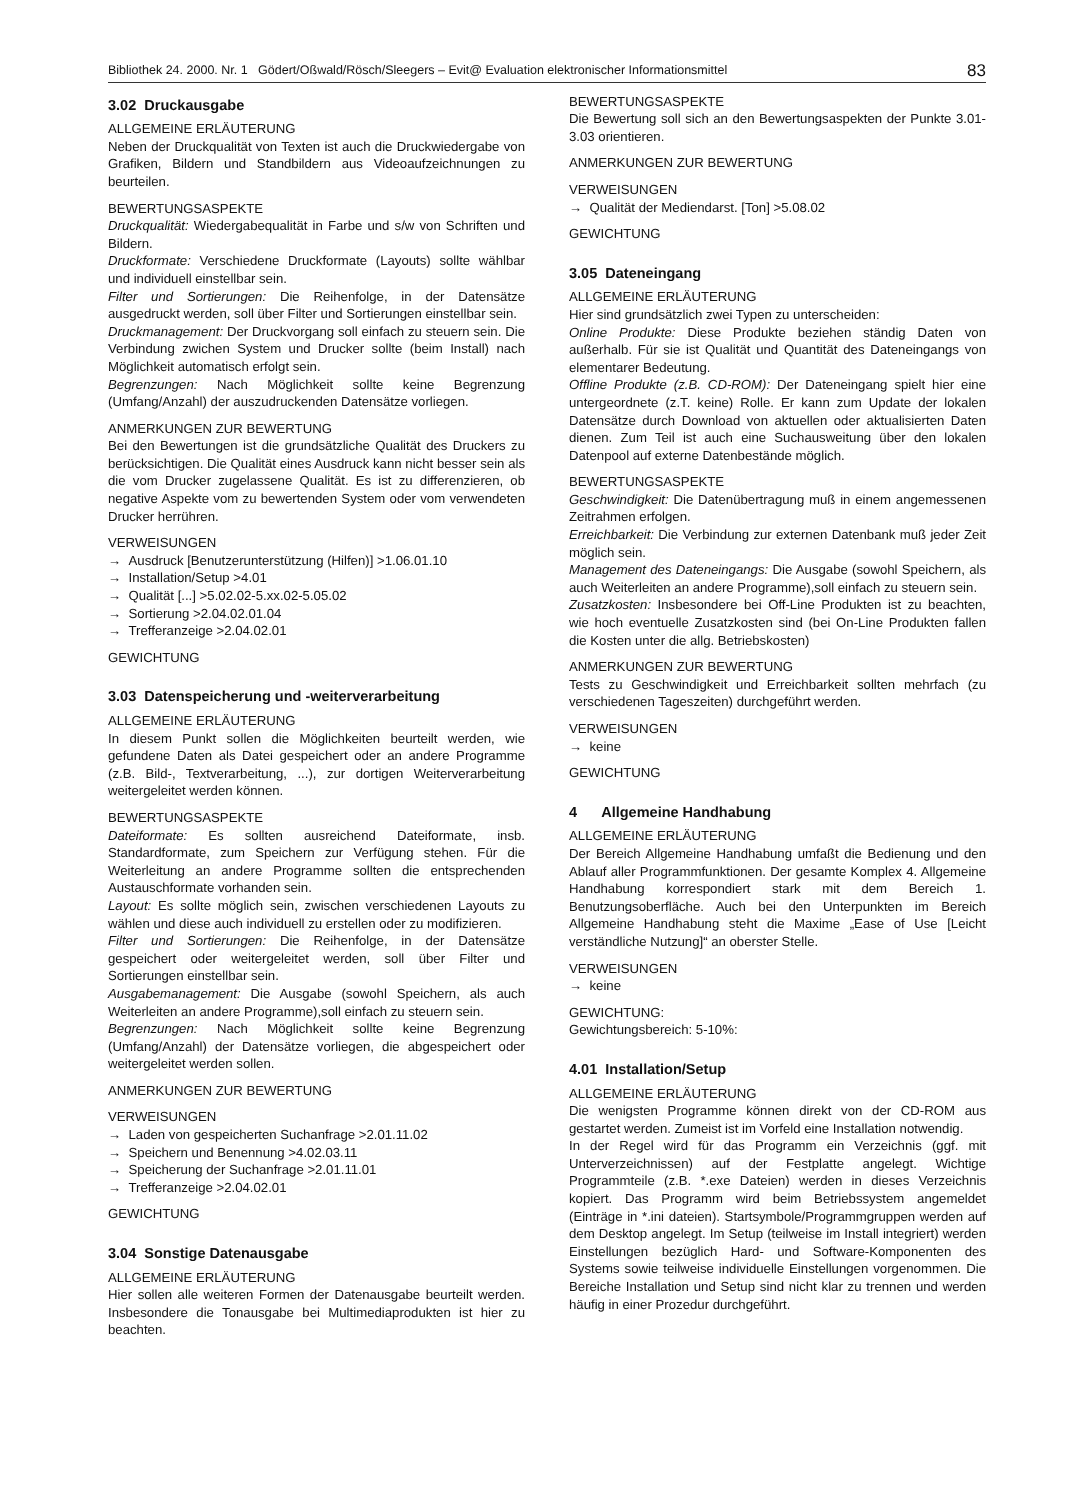Bibliothek 24. 2000. Nr. 1 Gödert/Oßwald/Rösch/Sleegers – Evit@ Evaluation elektronischer Informationsmittel 83
3.02 Druckausgabe
ALLGEMEINE ERLÄUTERUNG
Neben der Druckqualität von Texten ist auch die Druckwiedergabe von Grafiken, Bildern und Standbildern aus Videoaufzeichnungen zu beurteilen.
BEWERTUNGSASPEKTE
Druckqualität: Wiedergabequalität in Farbe und s/w von Schriften und Bildern.
Druckformate: Verschiedene Druckformate (Layouts) sollte wählbar und individuell einstellbar sein.
Filter und Sortierungen: Die Reihenfolge, in der Datensätze ausgedruckt werden, soll über Filter und Sortierungen einstellbar sein.
Druckmanagement: Der Druckvorgang soll einfach zu steuern sein. Die Verbindung zwichen System und Drucker sollte (beim Install) nach Möglichkeit automatisch erfolgt sein.
Begrenzungen: Nach Möglichkeit sollte keine Begrenzung (Umfang/Anzahl) der auszudruckenden Datensätze vorliegen.
ANMERKUNGEN ZUR BEWERTUNG
Bei den Bewertungen ist die grundsätzliche Qualität des Druckers zu berücksichtigen. Die Qualität eines Ausdruck kann nicht besser sein als die vom Drucker zugelassene Qualität. Es ist zu differenzieren, ob negative Aspekte vom zu bewertenden System oder vom verwendeten Drucker herrühren.
VERWEISUNGEN
→ Ausdruck [Benutzerunterstützung (Hilfen)] >1.06.01.10
→ Installation/Setup >4.01
→ Qualität [...] >5.02.02-5.xx.02-5.05.02
→ Sortierung >2.04.02.01.04
→ Trefferanzeige >2.04.02.01
GEWICHTUNG
3.03 Datenspeicherung und -weiterverarbeitung
ALLGEMEINE ERLÄUTERUNG
In diesem Punkt sollen die Möglichkeiten beurteilt werden, wie gefundene Daten als Datei gespeichert oder an andere Programme (z.B. Bild-, Textverarbeitung, ...), zur dortigen Weiterverarbeitung weitergeleitet werden können.
BEWERTUNGSASPEKTE
Dateiformate: Es sollten ausreichend Dateiformate, insb. Standardformate, zum Speichern zur Verfügung stehen. Für die Weiterleitung an andere Programme sollten die entsprechenden Austauschformate vorhanden sein.
Layout: Es sollte möglich sein, zwischen verschiedenen Layouts zu wählen und diese auch individuell zu erstellen oder zu modifizieren.
Filter und Sortierungen: Die Reihenfolge, in der Datensätze gespeichert oder weitergeleitet werden, soll über Filter und Sortierungen einstellbar sein.
Ausgabemanagement: Die Ausgabe (sowohl Speichern, als auch Weiterleiten an andere Programme),soll einfach zu steuern sein.
Begrenzungen: Nach Möglichkeit sollte keine Begrenzung (Umfang/Anzahl) der Datensätze vorliegen, die abgespeichert oder weitergeleitet werden sollen.
ANMERKUNGEN ZUR BEWERTUNG
VERWEISUNGEN
→ Laden von gespeicherten Suchanfrage >2.01.11.02
→ Speichern und Benennung >4.02.03.11
→ Speicherung der Suchanfrage >2.01.11.01
→ Trefferanzeige >2.04.02.01
GEWICHTUNG
3.04 Sonstige Datenausgabe
ALLGEMEINE ERLÄUTERUNG
Hier sollen alle weiteren Formen der Datenausgabe beurteilt werden. Insbesondere die Tonausgabe bei Multimediaprodukten ist hier zu beachten.
BEWERTUNGSASPEKTE
Die Bewertung soll sich an den Bewertungsaspekten der Punkte 3.01-3.03 orientieren.
ANMERKUNGEN ZUR BEWERTUNG
VERWEISUNGEN
→ Qualität der Mediendarst. [Ton] >5.08.02
GEWICHTUNG
3.05 Dateneingang
ALLGEMEINE ERLÄUTERUNG
Hier sind grundsätzlich zwei Typen zu unterscheiden:
Online Produkte: Diese Produkte beziehen ständig Daten von außerhalb. Für sie ist Qualität und Quantität des Dateneingangs von elementarer Bedeutung.
Offline Produkte (z.B. CD-ROM): Der Dateneingang spielt hier eine untergeordnete (z.T. keine) Rolle. Er kann zum Update der lokalen Datensätze durch Download von aktuellen oder aktualisierten Daten dienen. Zum Teil ist auch eine Suchausweitung über den lokalen Datenpool auf externe Datenbestände möglich.
BEWERTUNGSASPEKTE
Geschwindigkeit: Die Datenübertragung muß in einem angemessenen Zeitrahmen erfolgen.
Erreichbarkeit: Die Verbindung zur externen Datenbank muß jeder Zeit möglich sein.
Management des Dateneingangs: Die Ausgabe (sowohl Speichern, als auch Weiterleiten an andere Programme),soll einfach zu steuern sein.
Zusatzkosten: Insbesondere bei Off-Line Produkten ist zu beachten, wie hoch eventuelle Zusatzkosten sind (bei On-Line Produkten fallen die Kosten unter die allg. Betriebskosten)
ANMERKUNGEN ZUR BEWERTUNG
Tests zu Geschwindigkeit und Erreichbarkeit sollten mehrfach (zu verschiedenen Tageszeiten) durchgeführt werden.
VERWEISUNGEN
→ keine
GEWICHTUNG
4 Allgemeine Handhabung
ALLGEMEINE ERLÄUTERUNG
Der Bereich Allgemeine Handhabung umfaßt die Bedienung und den Ablauf aller Programmfunktionen. Der gesamte Komplex 4. Allgemeine Handhabung korrespondiert stark mit dem Bereich 1. Benutzungsoberfläche. Auch bei den Unterpunkten im Bereich Allgemeine Handhabung steht die Maxime „Ease of Use [Leicht verständliche Nutzung]“ an oberster Stelle.
VERWEISUNGEN
→ keine
GEWICHTUNG:
Gewichtungsbereich: 5-10%:
4.01 Installation/Setup
ALLGEMEINE ERLÄUTERUNG
Die wenigsten Programme können direkt von der CD-ROM aus gestartet werden. Zumeist ist im Vorfeld eine Installation notwendig.
In der Regel wird für das Programm ein Verzeichnis (ggf. mit Unterverzeichnissen) auf der Festplatte angelegt. Wichtige Programmteile (z.B. *.exe Dateien) werden in dieses Verzeichnis kopiert. Das Programm wird beim Betriebssystem angemeldet (Einträge in *.ini dateien). Startsymbole/Programmgruppen werden auf dem Desktop angelegt. Im Setup (teilweise im Install integriert) werden Einstellungen bezüglich Hard- und Software-Komponenten des Systems sowie teilweise individuelle Einstellungen vorgenommen. Die Bereiche Installation und Setup sind nicht klar zu trennen und werden häufig in einer Prozedur durchgeführt.